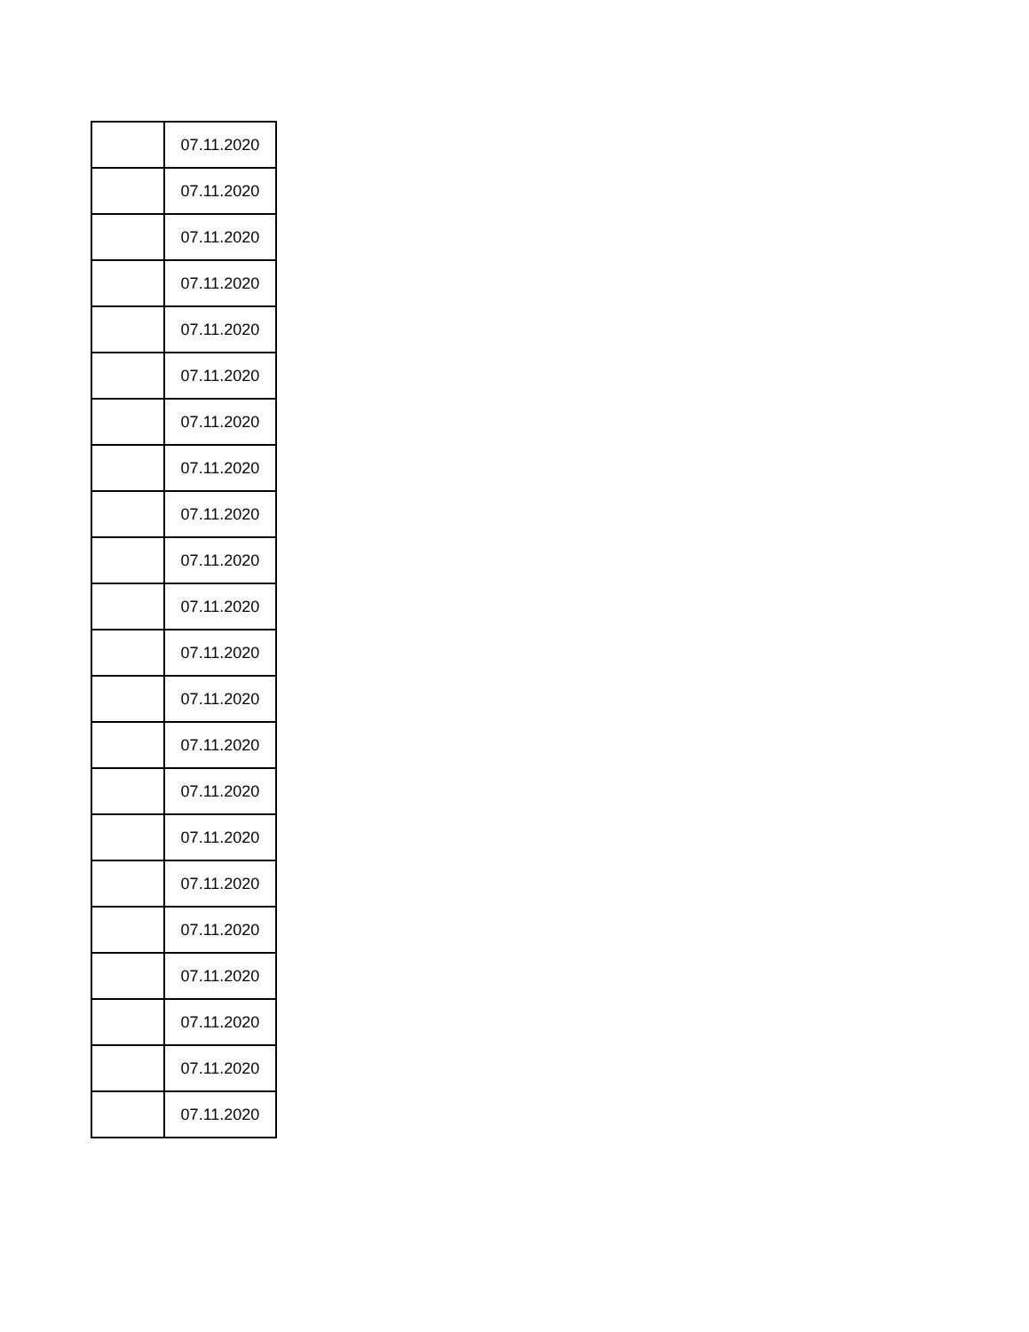| | 07.11.2020 |
| | 07.11.2020 |
| | 07.11.2020 |
| | 07.11.2020 |
| | 07.11.2020 |
| | 07.11.2020 |
| | 07.11.2020 |
| | 07.11.2020 |
| | 07.11.2020 |
| | 07.11.2020 |
| | 07.11.2020 |
| | 07.11.2020 |
| | 07.11.2020 |
| | 07.11.2020 |
| | 07.11.2020 |
| | 07.11.2020 |
| | 07.11.2020 |
| | 07.11.2020 |
| | 07.11.2020 |
| | 07.11.2020 |
| | 07.11.2020 |
| | 07.11.2020 |